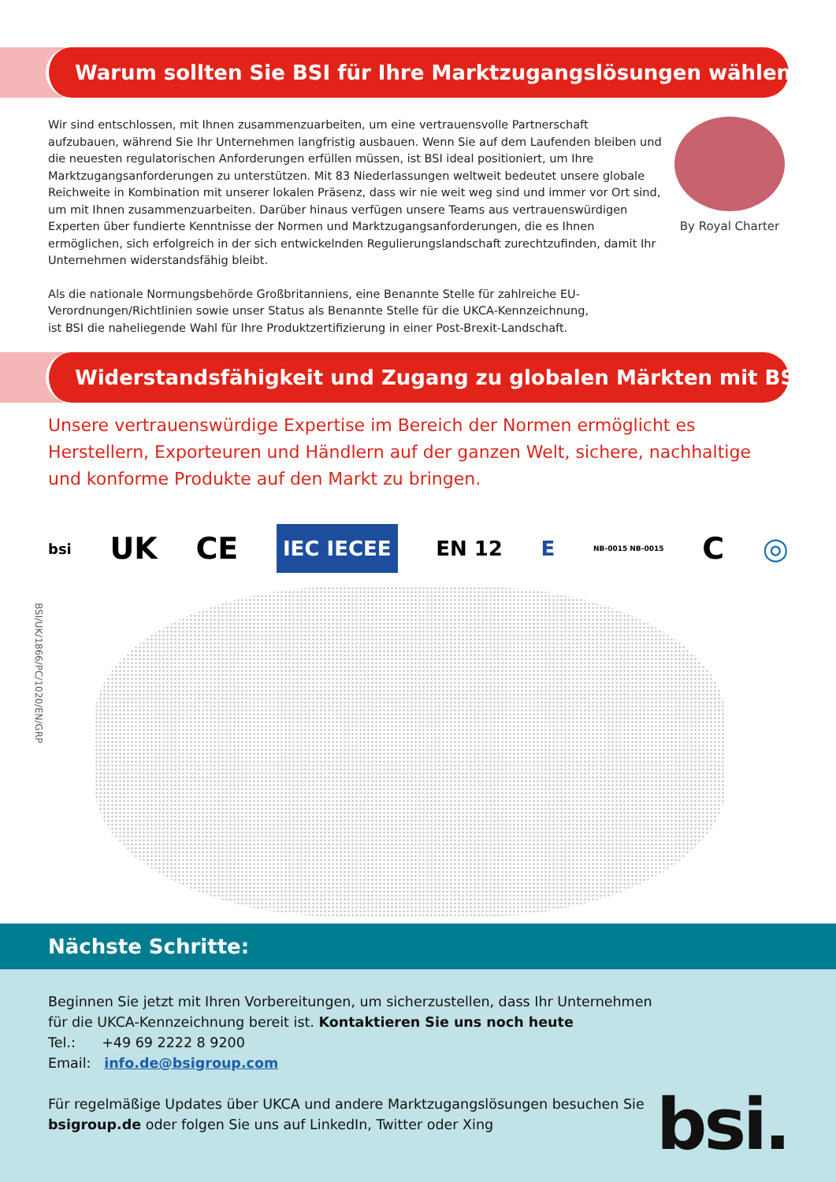Warum sollten Sie BSI für Ihre Marktzugangslösungen wählen?
Wir sind entschlossen, mit Ihnen zusammenzuarbeiten, um eine vertrauensvolle Partnerschaft aufzubauen, während Sie Ihr Unternehmen langfristig ausbauen. Wenn Sie auf dem Laufenden bleiben und die neuesten regulatorischen Anforderungen erfüllen müssen, ist BSI ideal positioniert, um Ihre Marktzugangsanforderungen zu unterstützen. Mit 83 Niederlassungen weltweit bedeutet unsere globale Reichweite in Kombination mit unserer lokalen Präsenz, dass wir nie weit weg sind und immer vor Ort sind, um mit Ihnen zusammenzuarbeiten. Darüber hinaus verfügen unsere Teams aus vertrauenswürdigen Experten über fundierte Kenntnisse der Normen und Marktzugangsanforderungen, die es Ihnen ermöglichen, sich erfolgreich in der sich entwickelnden Regulierungslandschaft zurechtzufinden, damit Ihr Unternehmen widerstandsfähig bleibt.
Als die nationale Normungsbehörde Großbritanniens, eine Benannte Stelle für zahlreiche EU-Verordnungen/Richtlinien sowie unser Status als Benannte Stelle für die UKCA-Kennzeichnung, ist BSI die naheliegende Wahl für Ihre Produktzertifizierung in einer Post-Brexit-Landschaft.
By Royal Charter
Widerstandsfähigkeit und Zugang zu globalen Märkten mit BSI
Unsere vertrauenswürdige Expertise im Bereich der Normen ermöglicht es Herstellern, Exporteuren und Händlern auf der ganzen Welt, sichere, nachhaltige und konforme Produkte auf den Markt zu bringen.
bsi UK
CE IEC IECEE EN 12 E NB-0015 NB-0015 C ◎
BSI/UK/1866/PC/1020/EN/GRP
Nächste Schritte:
Beginnen Sie jetzt mit Ihren Vorbereitungen, um sicherzustellen, dass Ihr Unternehmen für die UKCA-Kennzeichnung bereit ist. Kontaktieren Sie uns noch heute
Tel.: +49 69 2222 8 9200
Email: info.de@bsigroup.com
Für regelmäßige Updates über UKCA und andere Marktzugangslösungen besuchen Sie bsigroup.de oder folgen Sie uns auf LinkedIn, Twitter oder Xing
bsi.